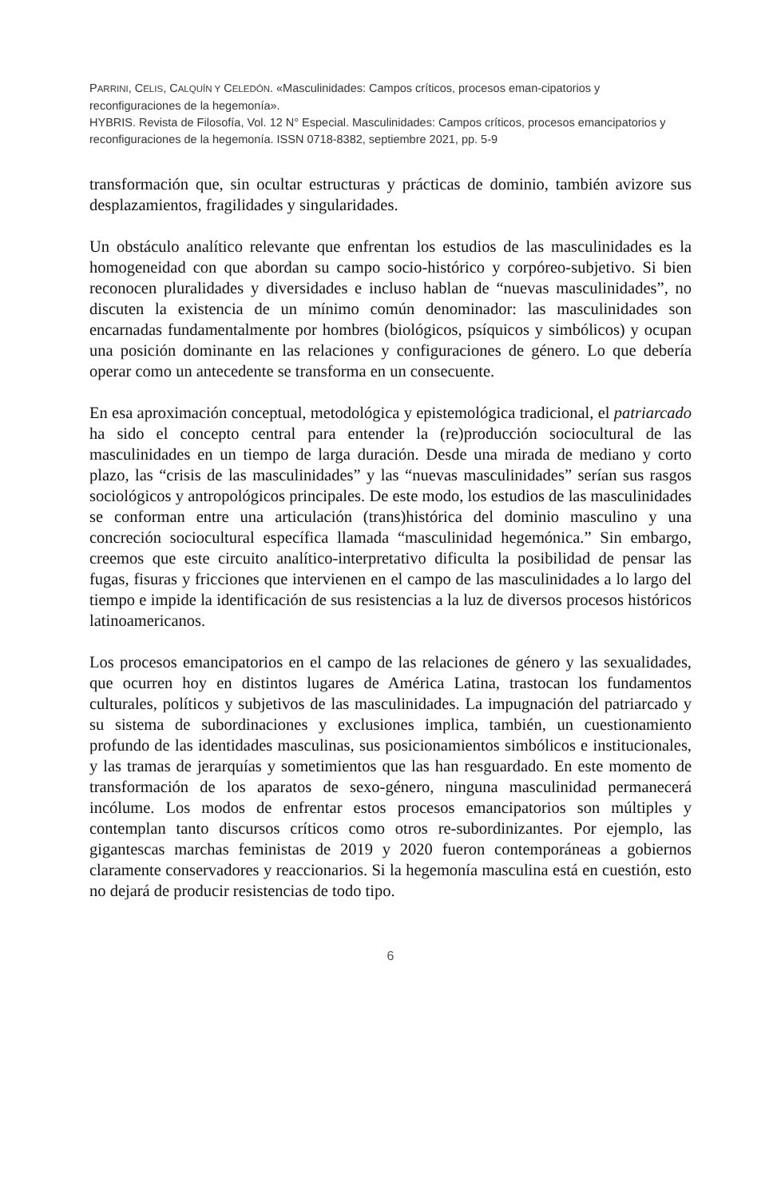PARRINI, CELIS, CALQUÍN Y CELEDÓN. «Masculinidades: Campos críticos, procesos eman-cipatorios y reconfiguraciones de la hegemonía».
HYBRIS. Revista de Filosofía, Vol. 12 N° Especial. Masculinidades: Campos críticos, procesos emancipatorios y reconfiguraciones de la hegemonía. ISSN 0718-8382, septiembre 2021, pp. 5-9
transformación que, sin ocultar estructuras y prácticas de dominio, también avizore sus desplazamientos, fragilidades y singularidades.
Un obstáculo analítico relevante que enfrentan los estudios de las masculinidades es la homogeneidad con que abordan su campo socio-histórico y corpóreo-subjetivo. Si bien reconocen pluralidades y diversidades e incluso hablan de “nuevas masculinidades”, no discuten la existencia de un mínimo común denominador: las masculinidades son encarnadas fundamentalmente por hombres (biológicos, psíquicos y simbólicos) y ocupan una posición dominante en las relaciones y configuraciones de género. Lo que debería operar como un antecedente se transforma en un consecuente.
En esa aproximación conceptual, metodológica y epistemológica tradicional, el patriarcado ha sido el concepto central para entender la (re)producción sociocultural de las masculinidades en un tiempo de larga duración. Desde una mirada de mediano y corto plazo, las “crisis de las masculinidades” y las “nuevas masculinidades” serían sus rasgos sociológicos y antropológicos principales. De este modo, los estudios de las masculinidades se conforman entre una articulación (trans)histórica del dominio masculino y una concreción sociocultural específica llamada “masculinidad hegemónica.” Sin embargo, creemos que este circuito analítico-interpretativo dificulta la posibilidad de pensar las fugas, fisuras y fricciones que intervienen en el campo de las masculinidades a lo largo del tiempo e impide la identificación de sus resistencias a la luz de diversos procesos históricos latinoamericanos.
Los procesos emancipatorios en el campo de las relaciones de género y las sexualidades, que ocurren hoy en distintos lugares de América Latina, trastocan los fundamentos culturales, políticos y subjetivos de las masculinidades. La impugnación del patriarcado y su sistema de subordinaciones y exclusiones implica, también, un cuestionamiento profundo de las identidades masculinas, sus posicionamientos simbólicos e institucionales, y las tramas de jerarquías y sometimientos que las han resguardado. En este momento de transformación de los aparatos de sexo-género, ninguna masculinidad permanecerá incólume. Los modos de enfrentar estos procesos emancipatorios son múltiples y contemplan tanto discursos críticos como otros re-subordinizantes. Por ejemplo, las gigantescas marchas feministas de 2019 y 2020 fueron contemporáneas a gobiernos claramente conservadores y reaccionarios. Si la hegemonía masculina está en cuestión, esto no dejará de producir resistencias de todo tipo.
6